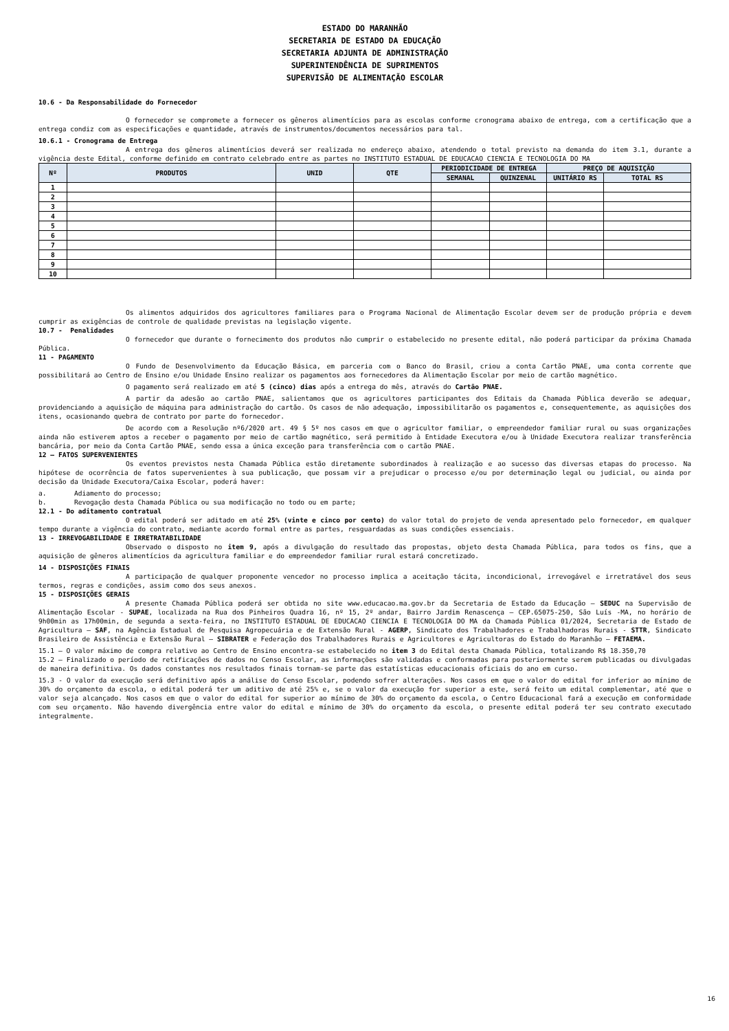ESTADO DO MARANHÃO
SECRETARIA DE ESTADO DA EDUCAÇÃO
SECRETARIA ADJUNTA DE ADMINISTRAÇÃO
SUPERINTENDÊNCIA DE SUPRIMENTOS
SUPERVISÃO DE ALIMENTAÇÃO ESCOLAR
10.6 - Da Responsabilidade do Fornecedor
O fornecedor se compromete a fornecer os gêneros alimentícios para as escolas conforme cronograma abaixo de entrega, com a certificação que a entrega condiz com as especificações e quantidade, através de instrumentos/documentos necessários para tal.
10.6.1 - Cronograma de Entrega
A entrega dos gêneros alimentícios deverá ser realizada no endereço abaixo, atendendo o total previsto na demanda do item 3.1, durante a vigência deste Edital, conforme definido em contrato celebrado entre as partes no INSTITUTO ESTADUAL DE EDUCACAO CIENCIA E TECNOLOGIA DO MA
| Nº | PRODUTOS | UNID | QTE | PERIODICIDADE DE ENTREGA | | PREÇO DE AQUISIÇÃO | |
| --- | --- | --- | --- | --- | --- | --- | --- |
| | | | | SEMANAL | QUINZENAL | UNITÁRIO RS | TOTAL RS |
| 1 | | | | | | | |
| 2 | | | | | | | |
| 3 | | | | | | | |
| 4 | | | | | | | |
| 5 | | | | | | | |
| 6 | | | | | | | |
| 7 | | | | | | | |
| 8 | | | | | | | |
| 9 | | | | | | | |
| 10 | | | | | | | |
Os alimentos adquiridos dos agricultores familiares para o Programa Nacional de Alimentação Escolar devem ser de produção própria e devem cumprir as exigências de controle de qualidade previstas na legislação vigente.
10.7 - Penalidades
O fornecedor que durante o fornecimento dos produtos não cumprir o estabelecido no presente edital, não poderá participar da próxima Chamada Pública.
11 - PAGAMENTO
O Fundo de Desenvolvimento da Educação Básica, em parceria com o Banco do Brasil, criou a conta Cartão PNAE, uma conta corrente que possibilitará ao Centro de Ensino e/ou Unidade Ensino realizar os pagamentos aos fornecedores da Alimentação Escolar por meio de cartão magnético.
O pagamento será realizado em até 5 (cinco) dias após a entrega do mês, através do Cartão PNAE.
A partir da adesão ao cartão PNAE, salientamos que os agricultores participantes dos Editais da Chamada Pública deverão se adequar, providenciando a aquisição de máquina para administração do cartão. Os casos de não adequação, impossibilitarão os pagamentos e, consequentemente, as aquisições dos itens, ocasionando quebra de contrato por parte do fornecedor.
De acordo com a Resolução nº6/2020 art. 49 § 5º nos casos em que o agricultor familiar, o empreendedor familiar rural ou suas organizações ainda não estiverem aptos a receber o pagamento por meio de cartão magnético, será permitido à Entidade Executora e/ou à Unidade Executora realizar transferência bancária, por meio da Conta Cartão PNAE, sendo essa a única exceção para transferência com o cartão PNAE.
12 – FATOS SUPERVENIENTES
Os eventos previstos nesta Chamada Pública estão diretamente subordinados à realização e ao sucesso das diversas etapas do processo. Na hipótese de ocorrência de fatos supervenientes à sua publicação, que possam vir a prejudicar o processo e/ou por determinação legal ou judicial, ou ainda por decisão da Unidade Executora/Caixa Escolar, poderá haver:
a. Adiamento do processo;
b. Revogação desta Chamada Pública ou sua modificação no todo ou em parte;
12.1 - Do aditamento contratual
O edital poderá ser aditado em até 25% (vinte e cinco por cento) do valor total do projeto de venda apresentado pelo fornecedor, em qualquer tempo durante a vigência do contrato, mediante acordo formal entre as partes, resguardadas as suas condições essenciais.
13 - IRREVOGABILIDADE E IRRETRATABILIDADE
Observado o disposto no item 9, após a divulgação do resultado das propostas, objeto desta Chamada Pública, para todos os fins, que a aquisição de gêneros alimentícios da agricultura familiar e do empreendedor familiar rural estará concretizado.
14 - DISPOSIÇÕES FINAIS
A participação de qualquer proponente vencedor no processo implica a aceitação tácita, incondicional, irrevogável e irretratável dos seus termos, regras e condições, assim como dos seus anexos.
15 - DISPOSIÇÕES GERAIS
A presente Chamada Pública poderá ser obtida no site www.educacao.ma.gov.br da Secretaria de Estado da Educação – SEDUC na Supervisão de Alimentação Escolar - SUPAE, localizada na Rua dos Pinheiros Quadra 16, nº 15, 2º andar, Bairro Jardim Renascença – CEP.65075-250, São Luís -MA, no horário de 9h00min as 17h00min, de segunda a sexta-feira, no INSTITUTO ESTADUAL DE EDUCACAO CIENCIA E TECNOLOGIA DO MA da Chamada Pública 01/2024, Secretaria de Estado de Agricultura – SAF, na Agência Estadual de Pesquisa Agropecuária e de Extensão Rural - AGERP, Sindicato dos Trabalhadores e Trabalhadoras Rurais - STTR, Sindicato Brasileiro de Assistência e Extensão Rural – SIBRATER e Federação dos Trabalhadores Rurais e Agricultores e Agricultoras do Estado do Maranhão – FETAEMA.
15.1 – O valor máximo de compra relativo ao Centro de Ensino encontra-se estabelecido no item 3 do Edital desta Chamada Pública, totalizando R$ 18.350,70
15.2 – Finalizado o período de retificações de dados no Censo Escolar, as informações são validadas e conformadas para posteriormente serem publicadas ou divulgadas de maneira definitiva. Os dados constantes nos resultados finais tornam-se parte das estatísticas educacionais oficiais do ano em curso.
15.3 - O valor da execução será definitivo após a análise do Censo Escolar, podendo sofrer alterações. Nos casos em que o valor do edital for inferior ao mínimo de 30% do orçamento da escola, o edital poderá ter um aditivo de até 25% e, se o valor da execução for superior a este, será feito um edital complementar, até que o valor seja alcançado. Nos casos em que o valor do edital for superior ao mínimo de 30% do orçamento da escola, o Centro Educacional fará a execução em conformidade com seu orçamento. Não havendo divergência entre valor do edital e mínimo de 30% do orçamento da escola, o presente edital poderá ter seu contrato executado integralmente.
16